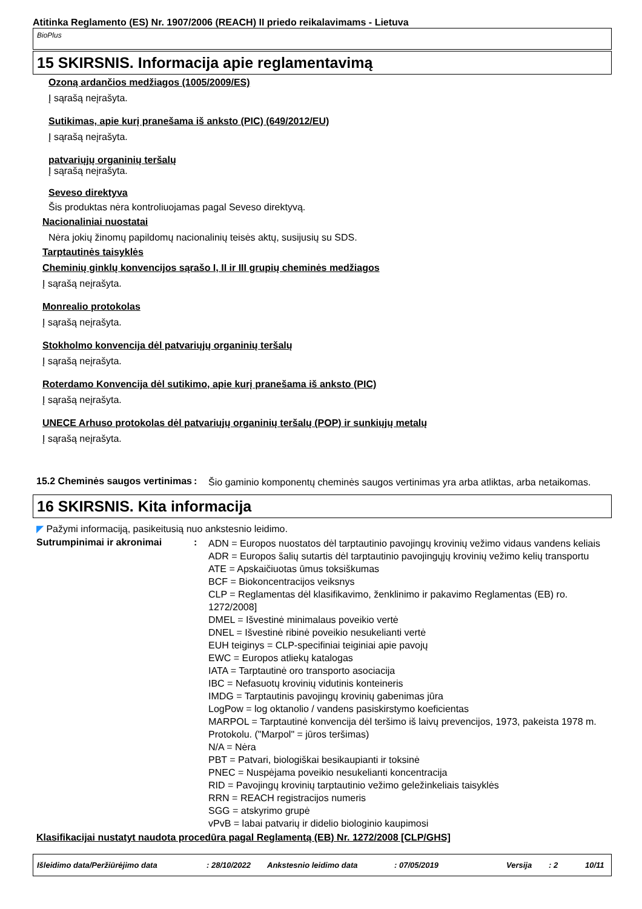Atitinka Reglamento (ES) Nr. 1907/2006 (REACH) II priedo reikalavimams - Lietuva
BioPlus
15 SKIRSNIS. Informacija apie reglamentavimą
Ozoną ardančios medžiagos (1005/2009/ES)
Į sąrašą neįrašyta.
Sutikimas, apie kurį pranešama iš anksto (PIC) (649/2012/EU)
Į sąrašą neįrašyta.
patvariųjų organinių teršalų
Į sąrašą neįrašyta.
Seveso direktyva
Šis produktas nėra kontroliuojamas pagal Seveso direktyvą.
Nacionaliniai nuostatai
Nėra jokių žinomų papildomų nacionalinių teisės aktų, susijusių su SDS.
Tarptautinės taisyklės
Cheminių ginklų konvencijos sąrašo I, II ir III grupių cheminės medžiagos
Į sąrašą neįrašyta.
Monrealio protokolas
Į sąrašą neįrašyta.
Stokholmo konvencija dėl patvariųjų organinių teršalų
Į sąrašą neįrašyta.
Roterdamo Konvencija dėl sutikimo, apie kurį pranešama iš anksto (PIC)
Į sąrašą neįrašyta.
UNECE Arhuso protokolas dėl patvariųjų organinių teršalų (POP) ir sunkiųjų metalų
Į sąrašą neįrašyta.
15.2 Cheminės saugos vertinimas
:
Šio gaminio komponentų cheminės saugos vertinimas yra arba atliktas, arba netaikomas.
16 SKIRSNIS. Kita informacija
◤ Pažymi informaciją, pasikeitusią nuo ankstesnio leidimo.
Sutrumpinimai ir akronimai :
ADN = Europos nuostatos dėl tarptautinio pavojingų krovinių vežimo vidaus vandens keliais
ADR = Europos šalių sutartis dėl tarptautinio pavojingųjų krovinių vežimo kelių transportu
ATE = Apskaičiuotas ūmus toksiškumas
BCF = Biokoncentracijos veiksnys
CLP = Reglamentas dėl klasifikavimo, ženklinimo ir pakavimo Reglamentas (EB) ro. 1272/2008]
DMEL = Išvestinė minimalaus poveikio vertė
DNEL = Išvestinė ribinė poveikio nesukelianti vertė
EUH teiginys = CLP-specifiniai teiginiai apie pavojų
EWC = Europos atliekų katalogas
IATA = Tarptautinė oro transporto asociacija
IBC = Nefasuotų krovinių vidutinis konteineris
IMDG = Tarptautinis pavojingų krovinių gabenimas jūra
LogPow = log oktanolio / vandens pasiskirstymo koeficientas
MARPOL = Tarptautinė konvencija dėl teršimo iš laivų prevencijos, 1973, pakeista 1978 m. Protokolu. ("Marpol" = jūros teršimas)
N/A = Nėra
PBT = Patvari, biologiškai besikaupianti ir toksinė
PNEC = Nuspėjama poveikio nesukelianti koncentracija
RID = Pavojingų krovinių tarptautinio vežimo geležinkeliais taisyklės
RRN = REACH registracijos numeris
SGG = atskyrimo grupė
vPvB = labai patvarių ir didelio biologinio kaupimosi
Klasifikacijai nustatyt naudota procedūra pagal Reglamentą (EB) Nr. 1272/2008 [CLP/GHS]
Išleidimo data/Peržiūrėjimo data: 28/10/2022 Ankstesnio leidimo data: 07/05/2019 Versija: 2 10/11